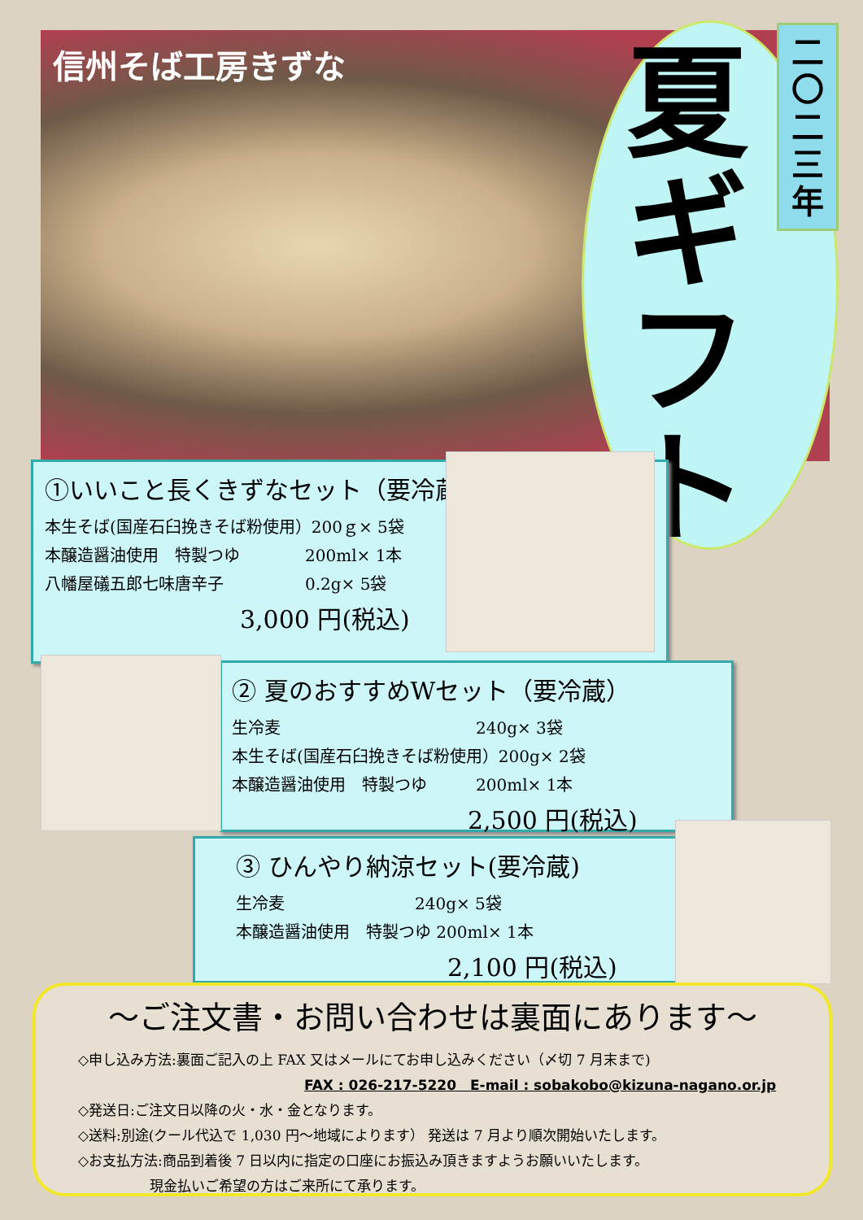信州そば工房きずな
夏ギフト
二
〇
二
三
年
①いいこと長くきずなセット（要冷蔵）
本生そば(国産石臼挽きそば粉使用）200ｇ× 5袋
本醸造醤油使用　特製つゆ　　　　200ml× 1本
八幡屋礒五郎七味唐辛子　　　　　0.2g× 5袋
3,000 円(税込)
② 夏のおすすめWセット（要冷蔵）
生冷麦　　　　　　　　　　　　240g× 3袋
本生そば(国産石臼挽きそば粉使用）200g× 2袋
本醸造醤油使用　特製つゆ　　　200ml× 1本
2,500 円(税込)
③ ひんやり納涼セット(要冷蔵)
生冷麦　　　　　　　　240g× 5袋
本醸造醤油使用　特製つゆ 200ml× 1本
2,100 円(税込)
～ご注文書・お問い合わせは裏面にあります～
◇申し込み方法:裏面ご記入の上 FAX 又はメールにてお申し込みください（〆切 7 月末まで)
FAX : 026-217-5220　E-mail : sobakobo@kizuna-nagano.or.jp
◇発送日:ご注文日以降の火・水・金となります。
◇送料:別途(クール代込で 1,030 円～地域によります） 発送は 7 月より順次開始いたします。
◇お支払方法:商品到着後 7 日以内に指定の口座にお振込み頂きますようお願いいたします。
現金払いご希望の方はご来所にて承ります。